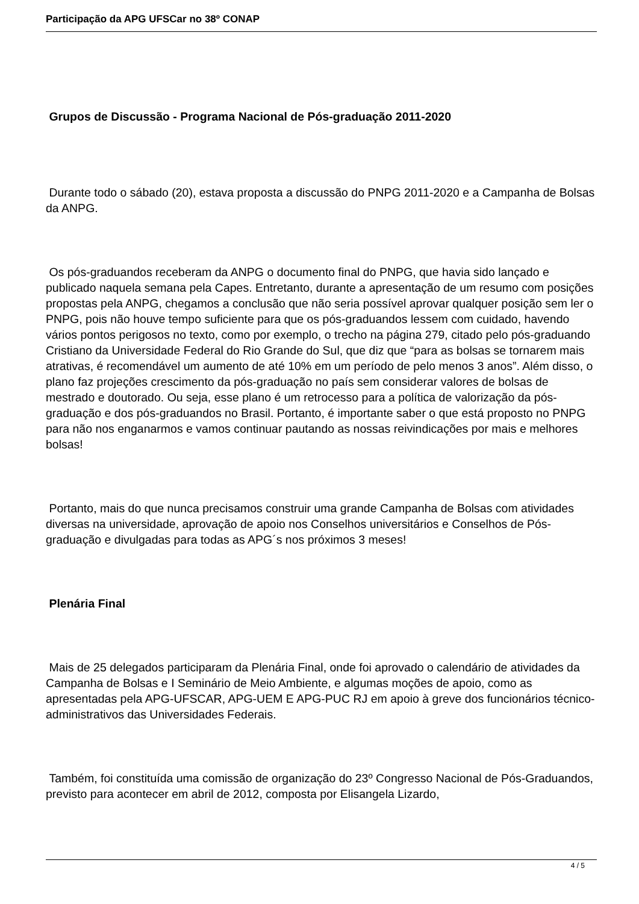Participação da APG UFSCar no 38º CONAP
Grupos de Discussão - Programa Nacional de Pós-graduação 2011-2020
Durante todo o sábado (20), estava proposta a discussão do PNPG 2011-2020 e a Campanha de Bolsas da ANPG.
Os pós-graduandos receberam da ANPG o documento final do PNPG, que havia sido lançado e publicado naquela semana pela Capes. Entretanto, durante a apresentação de um resumo com posições propostas pela ANPG, chegamos a conclusão que não seria possível aprovar qualquer posição sem ler o PNPG, pois não houve tempo suficiente para que os pós-graduandos lessem com cuidado, havendo vários pontos perigosos no texto, como por exemplo, o trecho na página 279, citado pelo pós-graduando Cristiano da Universidade Federal do Rio Grande do Sul, que diz que “para as bolsas se tornarem mais atrativas, é recomendável um aumento de até 10% em um período de pelo menos 3 anos”. Além disso, o plano faz projeções crescimento da pós-graduação no país sem considerar valores de bolsas de mestrado e doutorado. Ou seja, esse plano é um retrocesso para a política de valorização da pós-graduação e dos pós-graduandos no Brasil. Portanto, é importante saber o que está proposto no PNPG para não nos enganarmos e vamos continuar pautando as nossas reivindicações por mais e melhores bolsas!
Portanto, mais do que nunca precisamos construir uma grande Campanha de Bolsas com atividades diversas na universidade, aprovação de apoio nos Conselhos universitários e Conselhos de Pós-graduação e divulgadas para todas as APG´s nos próximos 3 meses!
Plenária Final
Mais de 25 delegados participaram da Plenária Final, onde foi aprovado o calendário de atividades da Campanha de Bolsas e I Seminário de Meio Ambiente, e algumas moções de apoio, como as apresentadas pela APG-UFSCAR, APG-UEM E APG-PUC RJ em apoio à greve dos funcionários técnico-administrativos das Universidades Federais.
Também, foi constituída uma comissão de organização do 23º Congresso Nacional de Pós-Graduandos, previsto para acontecer em abril de 2012, composta por Elisangela Lizardo,
4 / 5